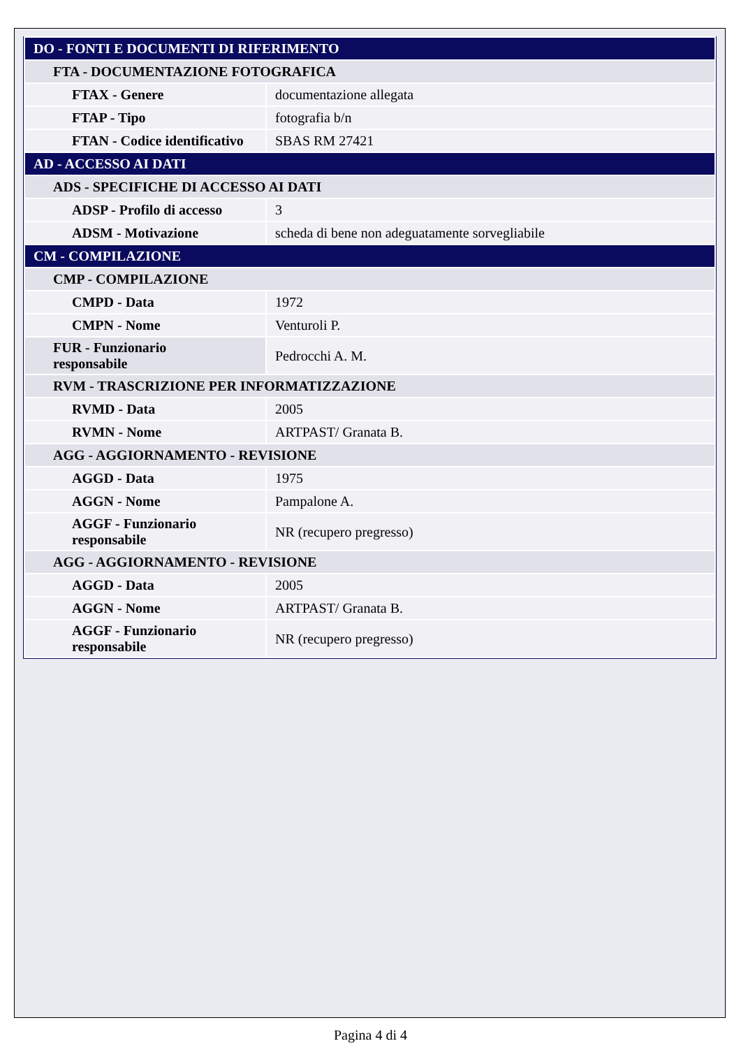| DO - FONTI E DOCUMENTI DI RIFERIMENTO | |
| FTA - DOCUMENTAZIONE FOTOGRAFICA | |
| FTAX - Genere | documentazione allegata |
| FTAP - Tipo | fotografia b/n |
| FTAN - Codice identificativo | SBAS RM 27421 |
| AD - ACCESSO AI DATI | |
| ADS - SPECIFICHE DI ACCESSO AI DATI | |
| ADSP - Profilo di accesso | 3 |
| ADSM - Motivazione | scheda di bene non adeguatamente sorvegliabile |
| CM - COMPILAZIONE | |
| CMP - COMPILAZIONE | |
| CMPD - Data | 1972 |
| CMPN - Nome | Venturoli P. |
| FUR - Funzionario responsabile | Pedrocchi A. M. |
| RVM - TRASCRIZIONE PER INFORMATIZZAZIONE | |
| RVMD - Data | 2005 |
| RVMN - Nome | ARTPAST/ Granata B. |
| AGG - AGGIORNAMENTO - REVISIONE | |
| AGGD - Data | 1975 |
| AGGN - Nome | Pampalone A. |
| AGGF - Funzionario responsabile | NR (recupero pregresso) |
| AGG - AGGIORNAMENTO - REVISIONE | |
| AGGD - Data | 2005 |
| AGGN - Nome | ARTPAST/ Granata B. |
| AGGF - Funzionario responsabile | NR (recupero pregresso) |
Pagina 4 di 4